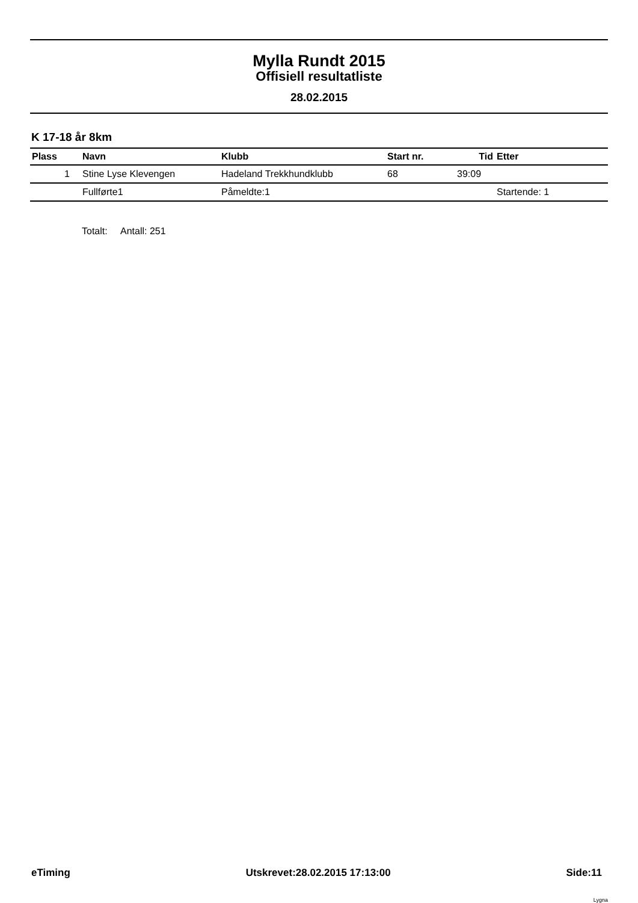Mylla Rundt 2015
Offisiell resultatliste
28.02.2015
K 17-18 år 8km
| Plass | Navn | Klubb | Start nr. | Tid | Etter |
| --- | --- | --- | --- | --- | --- |
| 1 | Stine Lyse Klevengen | Hadeland Trekkhundklubb | 68 | 39:09 | |
| | Fullførte1 | Påmeldte:1 | | | Startende: 1 |
Totalt: Antall: 251
eTiming Utskrevet:28.02.2015 17:13:00 Side:11
Lygna